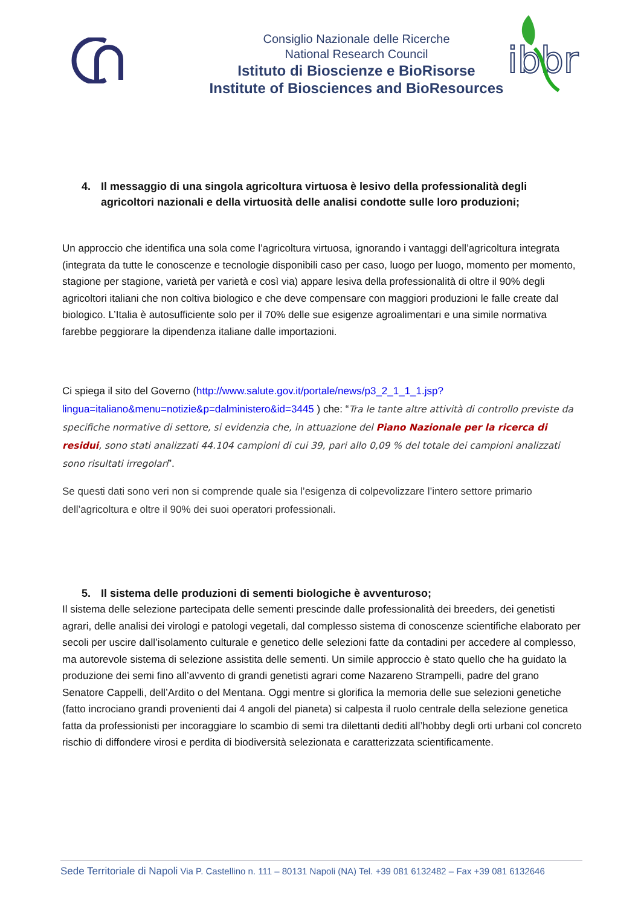Consiglio Nazionale delle Ricerche
National Research Council
Istituto di Bioscienze e BioRisorse
Institute of Biosciences and BioResources
ibbr
4. Il messaggio di una singola agricoltura virtuosa è lesivo della professionalità degli agricoltori nazionali e della virtuosità delle analisi condotte sulle loro produzioni;
Un approccio che identifica una sola come l’agricoltura virtuosa, ignorando i vantaggi dell’agricoltura integrata (integrata da tutte le conoscenze e tecnologie disponibili caso per caso, luogo per luogo, momento per momento, stagione per stagione, varietà per varietà e così via) appare lesiva della professionalità di oltre il 90% degli agricoltori italiani che non coltiva biologico e che deve compensare con maggiori produzioni le falle create dal biologico. L’Italia è autosufficiente solo per il 70% delle sue esigenze agroalimentari e una simile normativa farebbe peggiorare la dipendenza italiane dalle importazioni.
Ci spiega il sito del Governo (http://www.salute.gov.it/portale/news/p3_2_1_1_1.jsp?lingua=italiano&menu=notizie&p=dalministero&id=3445 ) che: “Tra le tante altre attività di controllo previste da specifiche normative di settore, si evidenzia che, in attuazione del Piano Nazionale per la ricerca di residui, sono stati analizzati 44.104 campioni di cui 39, pari allo 0,09 % del totale dei campioni analizzati sono risultati irregolari”.
Se questi dati sono veri non si comprende quale sia l’esigenza di colpevolizzare l’intero settore primario dell’agricoltura e oltre il 90% dei suoi operatori professionali.
5. Il sistema delle produzioni di sementi biologiche è avventuroso;
Il sistema delle selezione partecipata delle sementi prescinde dalle professionalità dei breeders, dei genetisti agrari, delle analisi dei virologi e patologi vegetali, dal complesso sistema di conoscenze scientifiche elaborato per secoli per uscire dall’isolamento culturale e genetico delle selezioni fatte da contadini per accedere al complesso, ma autorevole sistema di selezione assistita delle sementi. Un simile approccio è stato quello che ha guidato la produzione dei semi fino all’avvento di grandi genetisti agrari come Nazareno Strampelli, padre del grano Senatore Cappelli, dell’Ardito o del Mentana. Oggi mentre si glorifica la memoria delle sue selezioni genetiche (fatto incrociano grandi provenienti dai 4 angoli del pianeta) si calpesta il ruolo centrale della selezione genetica fatta da professionisti per incoraggiare lo scambio di semi tra dilettanti dediti all’hobby degli orti urbani col concreto rischio di diffondere virosi e perdita di biodiversità selezionata e caratterizzata scientificamente.
Sede Territoriale di Napoli Via P. Castellino n. 111 – 80131 Napoli (NA) Tel. +39 081 6132482 – Fax +39 081 6132646